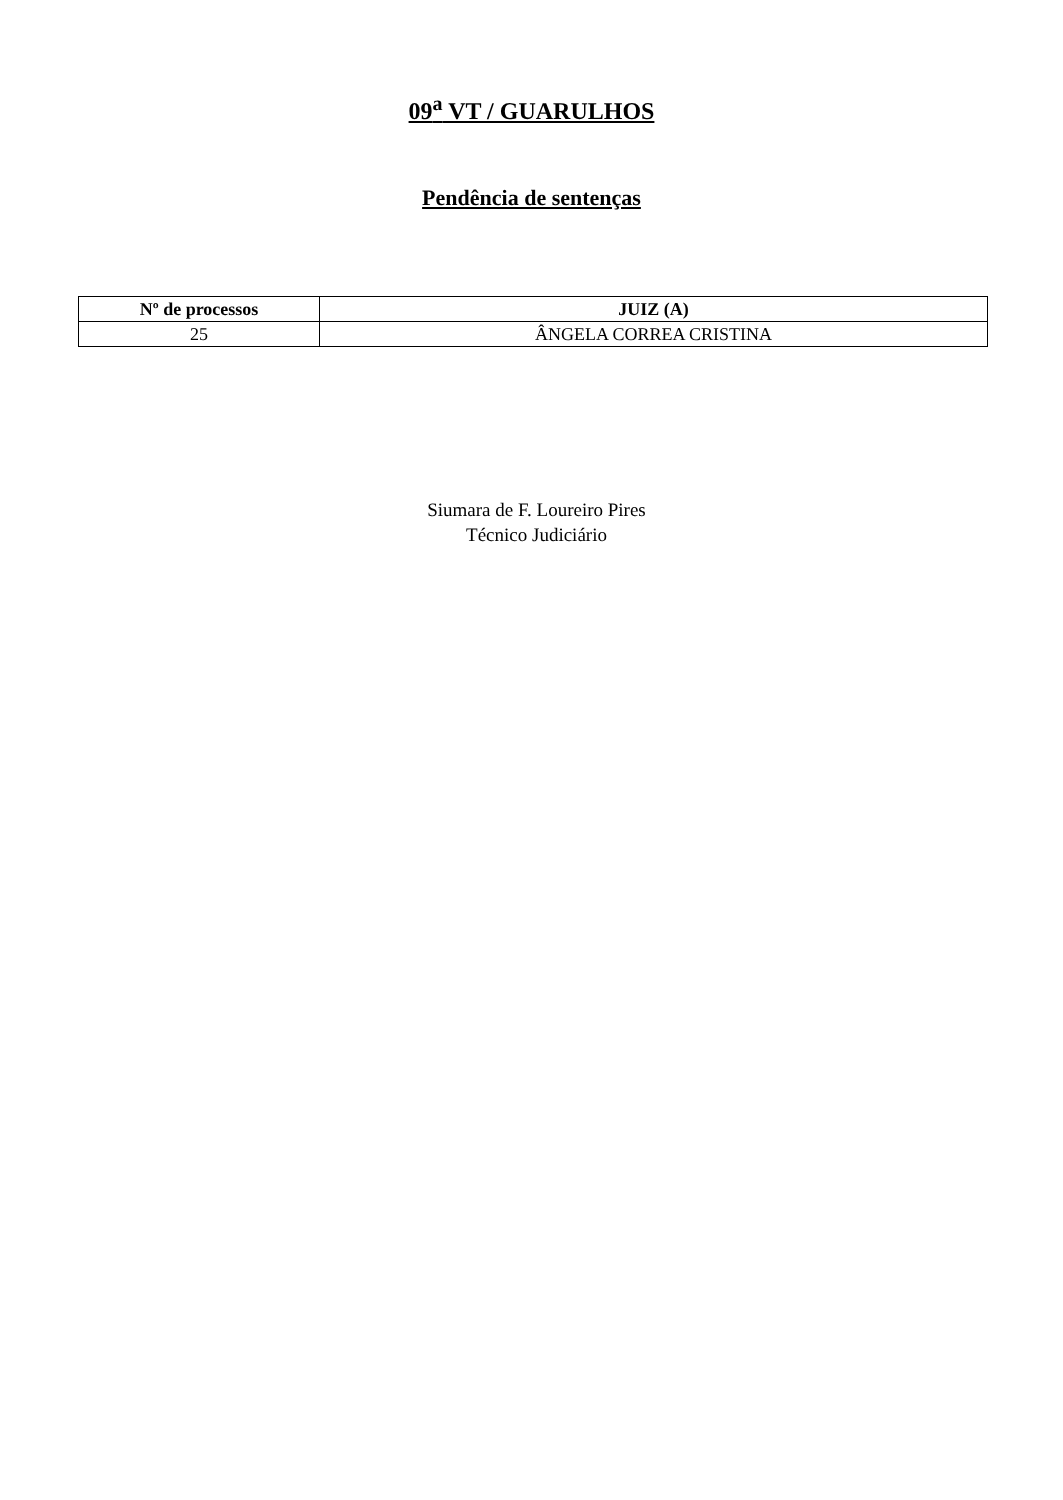09<sup>a</sup> VT / GUARULHOS
Pendência de sentenças
| Nº de processos | JUIZ (A) |
| --- | --- |
| 25 | ÂNGELA CORREA CRISTINA |
Siumara de F. Loureiro Pires
Técnico Judiciário